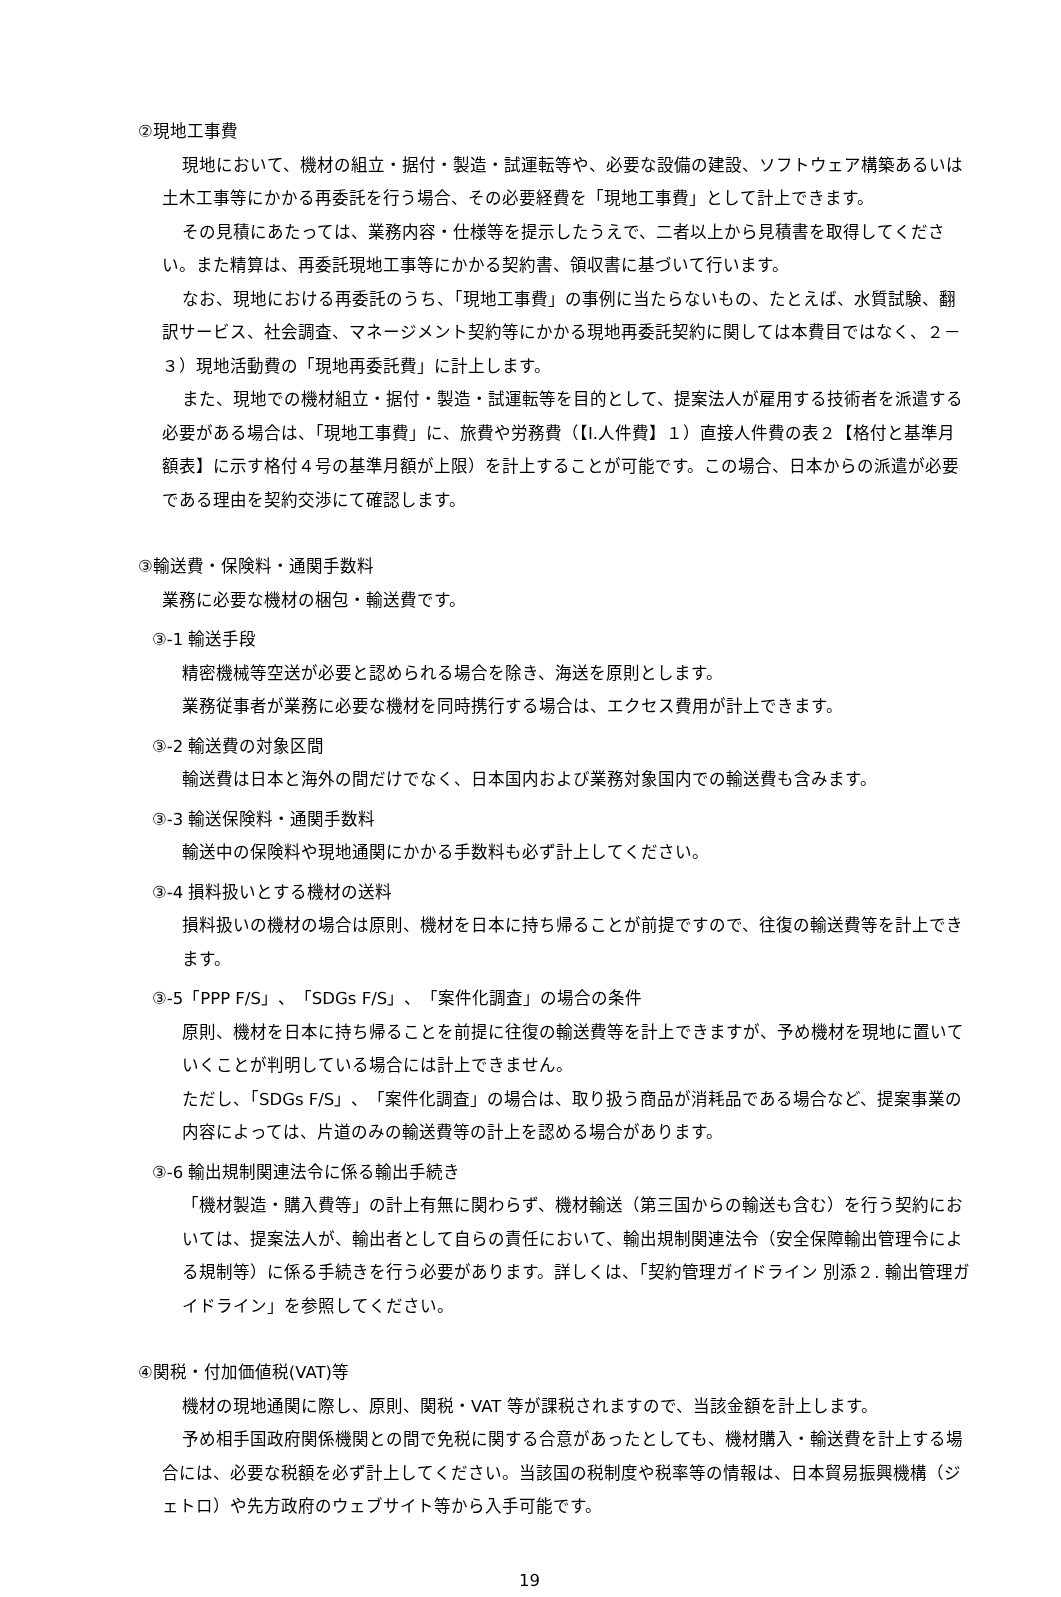②現地工事費
現地において、機材の組立・据付・製造・試運転等や、必要な設備の建設、ソフトウェア構築あるいは土木工事等にかかる再委託を行う場合、その必要経費を「現地工事費」として計上できます。
その見積にあたっては、業務内容・仕様等を提示したうえで、二者以上から見積書を取得してください。また精算は、再委託現地工事等にかかる契約書、領収書に基づいて行います。
なお、現地における再委託のうち、「現地工事費」の事例に当たらないもの、たとえば、水質試験、翻訳サービス、社会調査、マネージメント契約等にかかる現地再委託契約に関しては本費目ではなく、２－３）現地活動費の「現地再委託費」に計上します。
また、現地での機材組立・据付・製造・試運転等を目的として、提案法人が雇用する技術者を派遣する必要がある場合は、「現地工事費」に、旅費や労務費（【Ⅰ.人件費】１）直接人件費の表２【格付と基準月額表】に示す格付４号の基準月額が上限）を計上することが可能です。この場合、日本からの派遣が必要である理由を契約交渉にて確認します。
③輸送費・保険料・通関手数料
業務に必要な機材の梱包・輸送費です。
③-1 輸送手段
精密機械等空送が必要と認められる場合を除き、海送を原則とします。
業務従事者が業務に必要な機材を同時携行する場合は、エクセス費用が計上できます。
③-2 輸送費の対象区間
輸送費は日本と海外の間だけでなく、日本国内および業務対象国内での輸送費も含みます。
③-3 輸送保険料・通関手数料
輸送中の保険料や現地通関にかかる手数料も必ず計上してください。
③-4 損料扱いとする機材の送料
損料扱いの機材の場合は原則、機材を日本に持ち帰ることが前提ですので、往復の輸送費等を計上できます。
③-5「PPP F/S」、「SDGs F/S」、「案件化調査」の場合の条件
原則、機材を日本に持ち帰ることを前提に往復の輸送費等を計上できますが、予め機材を現地に置いていくことが判明している場合には計上できません。
ただし、「SDGs F/S」、「案件化調査」の場合は、取り扱う商品が消耗品である場合など、提案事業の内容によっては、片道のみの輸送費等の計上を認める場合があります。
③-6 輸出規制関連法令に係る輸出手続き
「機材製造・購入費等」の計上有無に関わらず、機材輸送（第三国からの輸送も含む）を行う契約においては、提案法人が、輸出者として自らの責任において、輸出規制関連法令（安全保障輸出管理令による規制等）に係る手続きを行う必要があります。詳しくは、「契約管理ガイドライン 別添２. 輸出管理ガイドライン」を参照してください。
④関税・付加価値税(VAT)等
機材の現地通関に際し、原則、関税・VAT 等が課税されますので、当該金額を計上します。
予め相手国政府関係機関との間で免税に関する合意があったとしても、機材購入・輸送費を計上する場合には、必要な税額を必ず計上してください。当該国の税制度や税率等の情報は、日本貿易振興機構（ジェトロ）や先方政府のウェブサイト等から入手可能です。
19